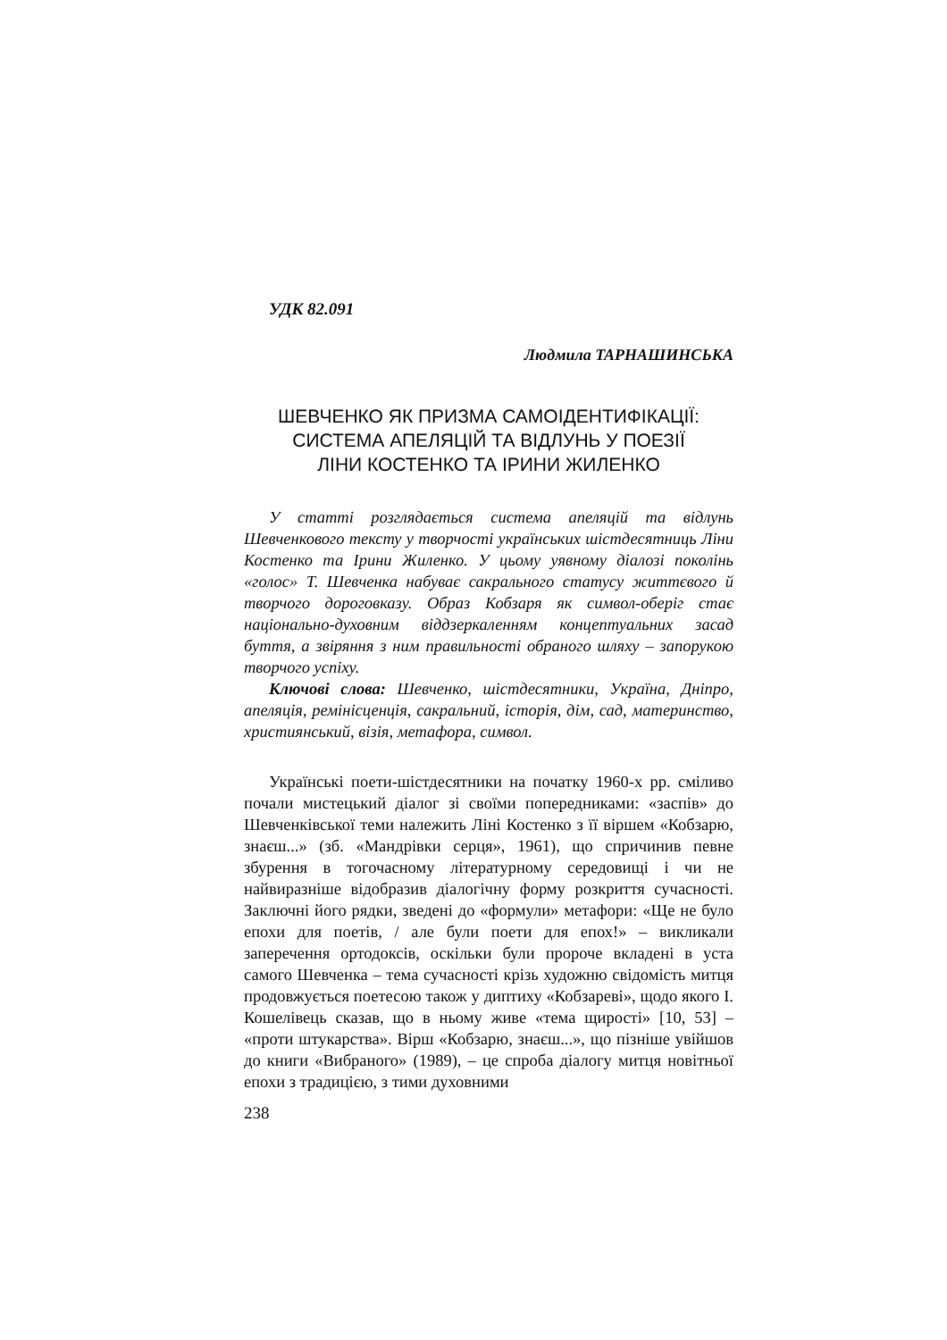УДК 82.091
Людмила ТАРНАШИНСЬКА
ШЕВЧЕНКО ЯК ПРИЗМА САМОІДЕНТИФІКАЦІЇ:
СИСТЕМА АПЕЛЯЦІЙ ТА ВІДЛУНЬ У ПОЕЗІЇ
ЛІНИ КОСТЕНКО ТА ІРИНИ ЖИЛЕНКО
У статті розглядається система апеляцій та відлунь Шевченкового тексту у творчості українських шістдесятниць Ліни Костенко та Ірини Жиленко. У цьому уявному діалозі поколінь «голос» Т. Шевченка набуває сакрального статусу життєвого й творчого дороговказу. Образ Кобзаря як символ-оберіг стає національно-духовним віддзеркаленням концептуальних засад буття, а звіряння з ним правильності обраного шляху – запорукою творчого успіху.
Ключові слова: Шевченко, шістдесятники, Україна, Дніпро, апеляція, ремінісценція, сакральний, історія, дім, сад, материнство, християнський, візія, метафора, символ.
Українські поети-шістдесятники на початку 1960-х рр. сміливо почали мистецький діалог зі своїми попередниками: «заспів» до Шевченківської теми належить Ліні Костенко з її віршем «Кобзарю, знаєш...» (зб. «Мандрівки серця», 1961), що спричинив певне збурення в тогочасному літературному середовищі і чи не найвиразніше відобразив діалогічну форму розкриття сучасності. Заключні його рядки, зведені до «формули» метафори: «Ще не було епохи для поетів, / але були поети для епох!» – викликали заперечення ортодоксів, оскільки були пророче вкладені в уста самого Шевченка – тема сучасності крізь художню свідомість митця продовжується поетесою також у диптиху «Кобзареві», щодо якого І. Кошелівець сказав, що в ньому живе «тема щирості» [10, 53] – «проти штукарства». Вірш «Кобзарю, знаєш...», що пізніше увійшов до книги «Вибраного» (1989), – це спроба діалогу митця новітньої епохи з традицією, з тими духовними
238